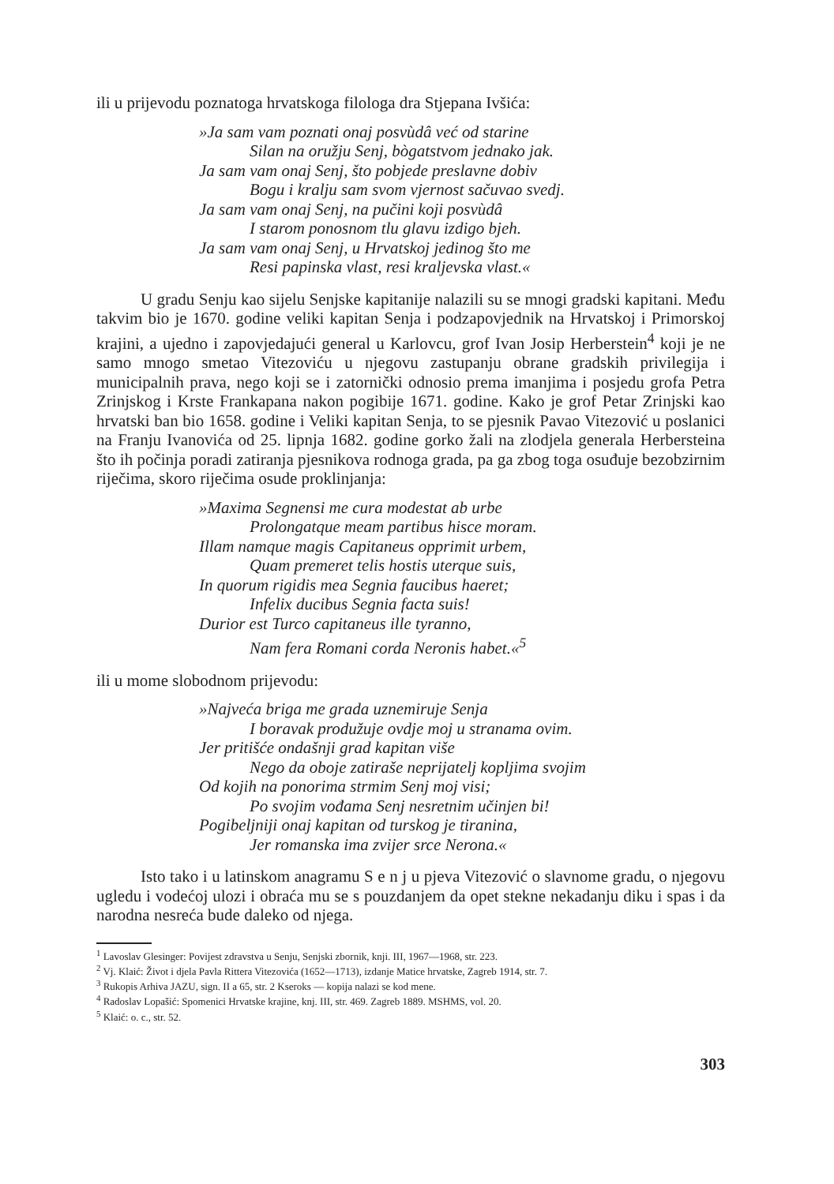ili u prijevodu poznatoga hrvatskoga filologa dra Stjepana Ivšića:
»Ja sam vam poznati onaj posvùdâ već od starine
Silan na oružju Senj, bògatstvom jednako jak.
Ja sam vam onaj Senj, što pobjede preslavne dobiv
Bogu i kralju sam svom vjernost sačuvao svedj.
Ja sam vam onaj Senj, na pučini koji posvùdâ
I starom ponosnom tlu glavu izdigo bjeh.
Ja sam vam onaj Senj, u Hrvatskoj jedinog što me
Resi papinska vlast, resi kraljevska vlast.«
U gradu Senju kao sijelu Senjske kapitanije nalazili su se mnogi gradski kapitani. Među takvim bio je 1670. godine veliki kapitan Senja i podzapovjednik na Hrvatskoj i Primorskoj krajini, a ujedno i zapovjedajući general u Karlovcu, grof Ivan Josip Herberstein<sup>4</sup> koji je ne samo mnogo smetao Vitezoviću u njegovu zastupanju obrane gradskih privilegija i municipalnih prava, nego koji se i zatornički odnosio prema imanjima i posjedu grofa Petra Zrinjskog i Krste Frankapana nakon pogibije 1671. godine. Kako je grof Petar Zrinjski kao hrvatski ban bio 1658. godine i Veliki kapitan Senja, to se pjesnik Pavao Vitezović u poslanici na Franju Ivanovića od 25. lipnja 1682. godine gorko žali na zlodjela generala Herbersteina što ih počinja poradi zatiranja pjesnikova rodnoga grada, pa ga zbog toga osuđuje bezobzirnim riječima, skoro riječima osude proklinjanja:
»Maxima Segnensi me cura modestat ab urbe
Prolongatque meam partibus hisce moram.
Illam namque magis Capitaneus opprimit urbem,
Quam premeret telis hostis uterque suis,
In quorum rigidis mea Segnia faucibus haeret;
Infelix ducibus Segnia facta suis!
Durior est Turco capitaneus ille tyranno,
Nam fera Romani corda Neronis habet.«<sup>5</sup>
ili u mome slobodnom prijevodu:
»Najveća briga me grada uznemiruje Senja
I boravak produžuje ovdje moj u stranama ovim.
Jer pritišće ondašnji grad kapitan više
Nego da oboje zatiraše neprijatelj kopljima svojim
Od kojih na ponorima strmim Senj moj visi;
Po svojim vođama Senj nesretnim učinjen bi!
Pogibeljniji onaj kapitan od turskog je tiranina,
Jer romanska ima zvijer srce Nerona.«
Isto tako i u latinskom anagramu S e n j u pjeva Vitezović o slavnome gradu, o njegovu ugledu i vodećoj ulozi i obraća mu se s pouzdanjem da opet stekne nekadanju diku i spas i da narodna nesreća bude daleko od njega.
<sup>1</sup> Lavoslav Glesinger: Povijest zdravstva u Senju, Senjski zbornik, knji. III, 1967—1968, str. 223.
<sup>2</sup> Vj. Klaić: Život i djela Pavla Rittera Vitezovića (1652—1713), izdanje Matice hrvatske, Zagreb 1914, str. 7.
<sup>3</sup> Rukopis Arhiva JAZU, sign. II a 65, str. 2 Kseroks — kopija nalazi se kod mene.
<sup>4</sup> Radoslav Lopašić: Spomenici Hrvatske krajine, knj. III, str. 469. Zagreb 1889. MSHMS, vol. 20.
<sup>5</sup> Klaić: o. c., str. 52.
303